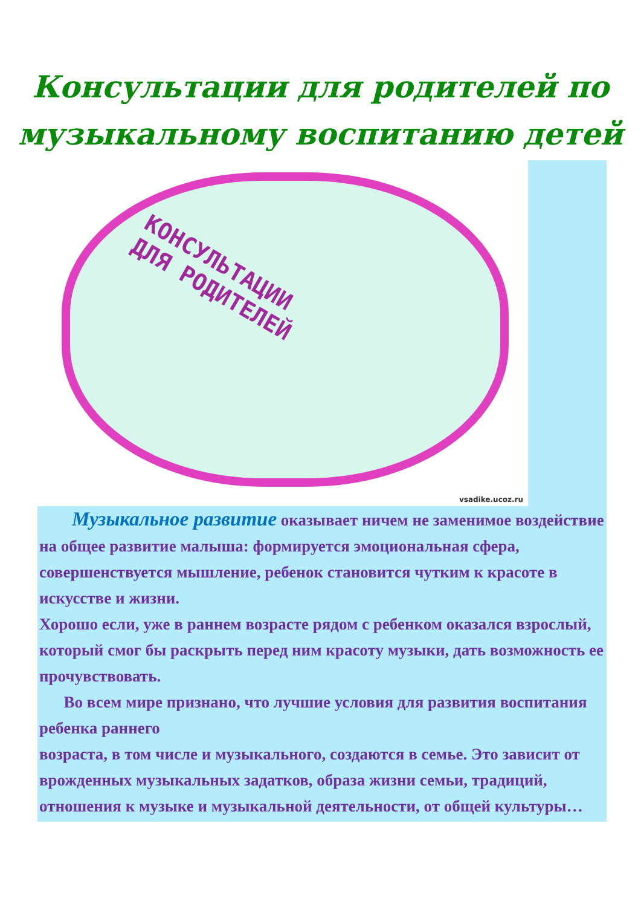Консультации для родителей по
музыкальному воспитанию детей
КОНСУЛЬТАЦИИ
ДЛЯ РОДИТЕЛЕЙ
vsadike.ucoz.ru
Музыкальное развитие оказывает ничем не заменимое воздействие на общее развитие малыша: формируется эмоциональная сфера, совершенствуется мышление, ребенок становится чутким к красоте в искусстве и жизни.
Хорошо если, уже в раннем возрасте рядом с ребенком оказался взрослый, который смог бы раскрыть перед ним красоту музыки, дать возможность ее прочувствовать.
Во всем мире признано, что лучшие условия для развития воспитания ребенка раннего
возраста, в том числе и музыкального, создаются в семье. Это зависит от врожденных музыкальных задатков, образа жизни семьи, традиций, отношения к музыке и музыкальной деятельности, от общей культуры…